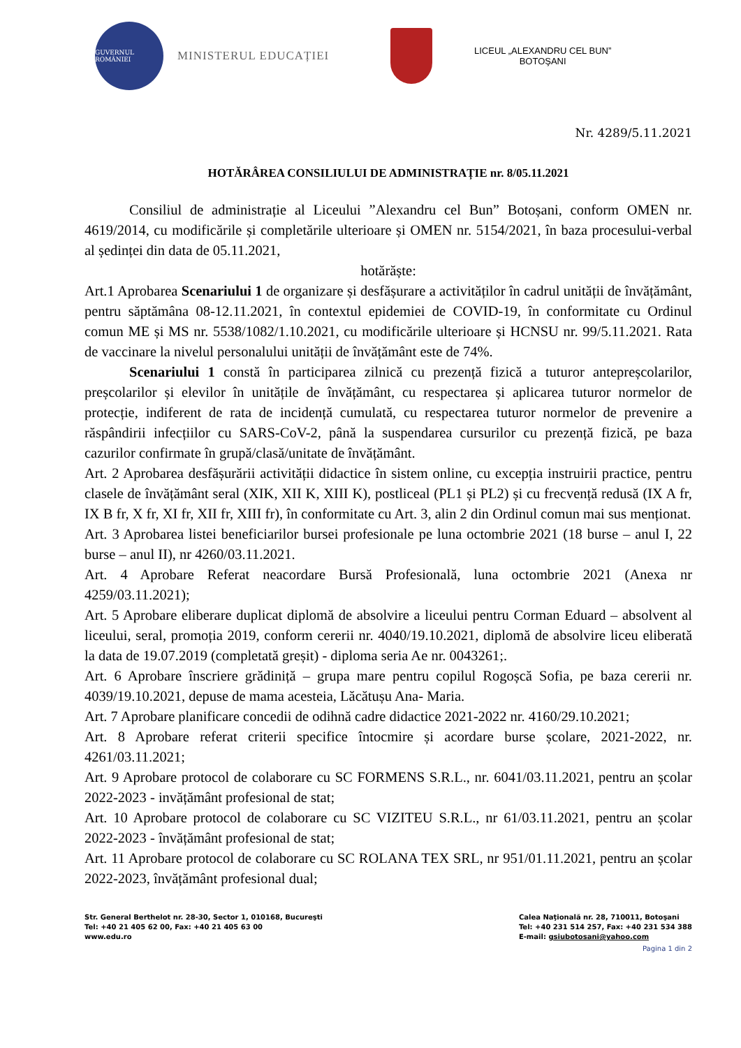GUVERNUL ROMÂNIEI
MINISTERUL EDUCAȚIEI
LICEUL „ALEXANDRU CEL BUN”
BOTOŞANI
Nr. 4289/5.11.2021
HOTĂRÂREA CONSILIULUI DE ADMINISTRAȚIE nr. 8/05.11.2021
Consiliul de administrație al Liceului ”Alexandru cel Bun” Botoșani, conform OMEN nr. 4619/2014, cu modificările și completările ulterioare și OMEN nr. 5154/2021, în baza procesului-verbal al ședinței din data de 05.11.2021,
hotărăște:
Art.1 Aprobarea Scenariului 1 de organizare și desfășurare a activităților în cadrul unității de învățământ, pentru săptămâna 08-12.11.2021, în contextul epidemiei de COVID-19, în conformitate cu Ordinul comun ME și MS nr. 5538/1082/1.10.2021, cu modificările ulterioare și HCNSU nr. 99/5.11.2021. Rata de vaccinare la nivelul personalului unității de învățământ este de 74%.
Scenariului 1 constă în participarea zilnică cu prezență fizică a tuturor antepreșcolarilor, preșcolarilor și elevilor în unitățile de învățământ, cu respectarea și aplicarea tuturor normelor de protecție, indiferent de rata de incidență cumulată, cu respectarea tuturor normelor de prevenire a răspândirii infecțiilor cu SARS-CoV-2, până la suspendarea cursurilor cu prezență fizică, pe baza cazurilor confirmate în grupă/clasă/unitate de învățământ.
Art. 2 Aprobarea desfășurării activității didactice în sistem online, cu excepția instruirii practice, pentru clasele de învățământ seral (XIK, XII K, XIII K), postliceal (PL1 și PL2) și cu frecvență redusă (IX A fr, IX B fr, X fr, XI fr, XII fr, XIII fr), în conformitate cu Art. 3, alin 2 din Ordinul comun mai sus menționat.
Art. 3 Aprobarea listei beneficiarilor bursei profesionale pe luna octombrie 2021 (18 burse – anul I, 22 burse – anul II), nr 4260/03.11.2021.
Art. 4 Aprobare Referat neacordare Bursă Profesională, luna octombrie 2021 (Anexa nr 4259/03.11.2021);
Art. 5 Aprobare eliberare duplicat diplomă de absolvire a liceului pentru Corman Eduard – absolvent al liceului, seral, promoția 2019, conform cererii nr. 4040/19.10.2021, diplomă de absolvire liceu eliberată la data de 19.07.2019 (completată greșit) - diploma seria Ae nr. 0043261;.
Art. 6 Aprobare înscriere grădiniță – grupa mare pentru copilul Rogoșcă Sofia, pe baza cererii nr. 4039/19.10.2021, depuse de mama acesteia, Lăcătușu Ana- Maria.
Art. 7 Aprobare planificare concedii de odihnă cadre didactice 2021-2022 nr. 4160/29.10.2021;
Art. 8 Aprobare referat criterii specifice întocmire și acordare burse școlare, 2021-2022, nr. 4261/03.11.2021;
Art. 9 Aprobare protocol de colaborare cu SC FORMENS S.R.L., nr. 6041/03.11.2021, pentru an școlar 2022-2023 - invățământ profesional de stat;
Art. 10 Aprobare protocol de colaborare cu SC VIZITEU S.R.L., nr 61/03.11.2021, pentru an școlar 2022-2023 - învățământ profesional de stat;
Art. 11 Aprobare protocol de colaborare cu SC ROLANA TEX SRL, nr 951/01.11.2021, pentru an școlar 2022-2023, învățământ profesional dual;
Str. General Berthelot nr. 28-30, Sector 1, 010168, Bucureşti
Tel: +40 21 405 62 00, Fax: +40 21 405 63 00
www.edu.ro
Calea Naţională nr. 28, 710011, Botoşani
Tel: +40 231 514 257, Fax: +40 231 534 388
E-mail: gsiubotosani@yahoo.com
Pagina 1 din 2